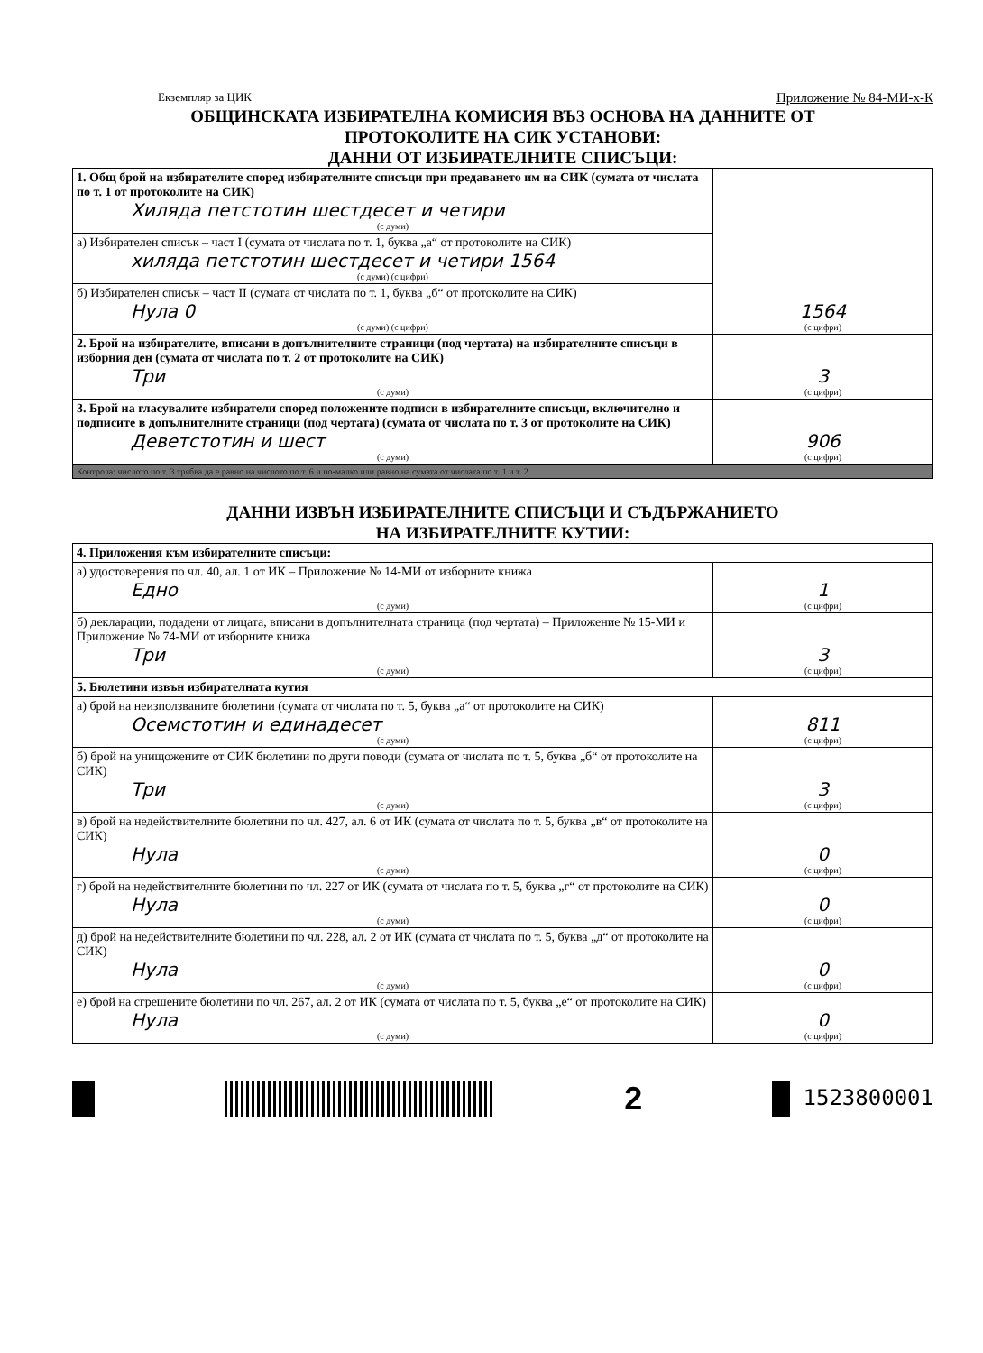Екземпляр за ЦИК Приложение № 84-МИ-х-К
ОБЩИНСКАТА ИЗБИРАТЕЛНА КОМИСИЯ ВЪЗ ОСНОВА НА ДАННИТЕ ОТ
ПРОТОКОЛИТЕ НА СИК УСТАНОВИ:
ДАННИ ОТ ИЗБИРАТЕЛНИТЕ СПИСЪЦИ:
| 1. Общ брой на избирателите според избирателните списъци при предаването им на СИК (сумата от числата по т. 1 от протоколите на СИК) Хиляда петстотин шестдесет и четири (с думи) | 1564 (с цифри) |
| а) Избирателен списък – част I (сумата от числата по т. 1, буква „а“ от протоколите на СИК) хиляда петстотин шестдесет и четири 1564 (с думи) (с цифри) | |
| б) Избирателен списък – част II (сумата от числата по т. 1, буква „б“ от протоколите на СИК) Нула 0 (с думи) (с цифри) | |
| 2. Брой на избирателите, вписани в допълнителните страници (под чертата) на избирателните списъци в изборния ден (сумата от числата по т. 2 от протоколите на СИК) Три (с думи) | 3 (с цифри) |
| 3. Брой на гласувалите избиратели според положените подписи в избирателните списъци, включително и подписите в допълнителните страници (под чертата) (сумата от числата по т. 3 от протоколите на СИК) Деветстотин и шест (с думи) | 906 (с цифри) |
| Контрола: числото по т. 3 трябва да е равно на числото по т. 6 и по-малко или равно на сумата от числата по т. 1 и т. 2 | |
ДАННИ ИЗВЪН ИЗБИРАТЕЛНИТЕ СПИСЪЦИ И СЪДЪРЖАНИЕТО
НА ИЗБИРАТЕЛНИТЕ КУТИИ:
| 4. Приложения към избирателните списъци: | |
| а) удостоверения по чл. 40, ал. 1 от ИК – Приложение № 14-МИ от изборните книжа Едно (с думи) | 1 (с цифри) |
| б) декларации, подадени от лицата, вписани в допълнителната страница (под чертата) – Приложение № 15-МИ и Приложение № 74-МИ от изборните книжа Три (с думи) | 3 (с цифри) |
| 5. Бюлетини извън избирателната кутия | |
| а) брой на неизползваните бюлетини (сумата от числата по т. 5, буква „а“ от протоколите на СИК) Осемстотин и единадесет (с думи) | 811 (с цифри) |
| б) брой на унищожените от СИК бюлетини по други поводи (сумата от числата по т. 5, буква „б“ от протоколите на СИК) Три (с думи) | 3 (с цифри) |
| в) брой на недействителните бюлетини по чл. 427, ал. 6 от ИК (сумата от числата по т. 5, буква „в“ от протоколите на СИК) Нула (с думи) | 0 (с цифри) |
| г) брой на недействителните бюлетини по чл. 227 от ИК (сумата от числата по т. 5, буква „г“ от протоколите на СИК) Нула (с думи) | 0 (с цифри) |
| д) брой на недействителните бюлетини по чл. 228, ал. 2 от ИК (сумата от числата по т. 5, буква „д“ от протоколите на СИК) Нула (с думи) | 0 (с цифри) |
| е) брой на сгрешените бюлетини по чл. 267, ал. 2 от ИК (сумата от числата по т. 5, буква „е“ от протоколите на СИК) Нула (с думи) | 0 (с цифри) |
2 1523800001